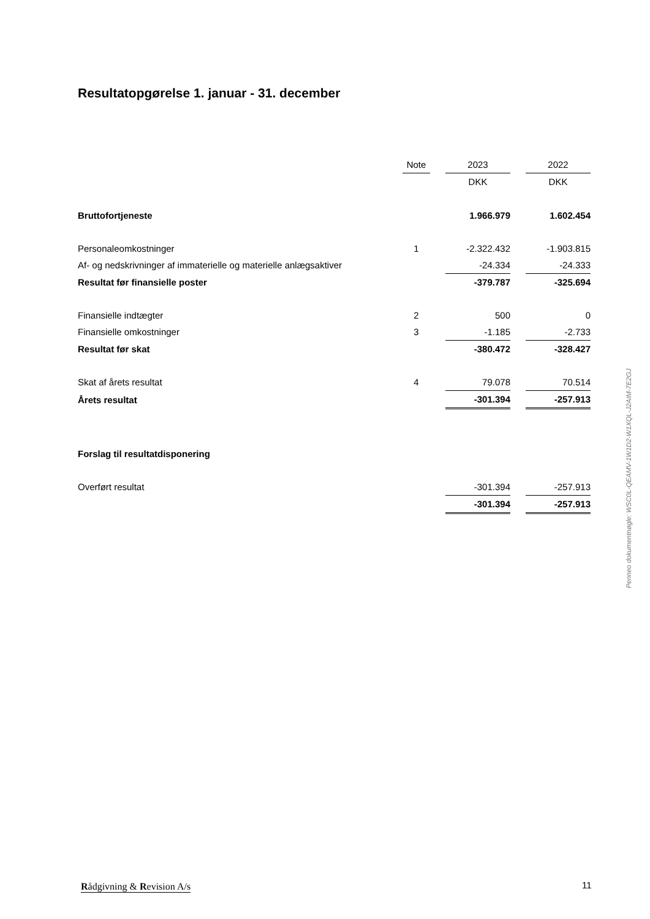Resultatopgørelse 1. januar - 31. december
| | Note | | 2023 | | 2022 |
| --- | --- | --- | --- | --- | --- |
| | | | DKK | | DKK |
| Bruttofortjeneste | | | 1.966.979 | | 1.602.454 |
| Personaleomkostninger | 1 | | -2.322.432 | | -1.903.815 |
| Af- og nedskrivninger af immaterielle og materielle anlægsaktiver | | | -24.334 | | -24.333 |
| Resultat før finansielle poster | | | -379.787 | | -325.694 |
| Finansielle indtægter | 2 | | 500 | | 0 |
| Finansielle omkostninger | 3 | | -1.185 | | -2.733 |
| Resultat før skat | | | -380.472 | | -328.427 |
| Skat af årets resultat | 4 | | 79.078 | | 70.514 |
| Årets resultat | | | -301.394 | | -257.913 |
| Forslag til resultatdisponering | | | | | |
| Overført resultat | | | -301.394 | | -257.913 |
| | | | -301.394 | | -257.913 |
Penneo dokumentnøgle: WSC0L-QEAMV-1W1D2-W1XQL-J2AIM-7E2GJ
Rådgivning & Revision A/s 11